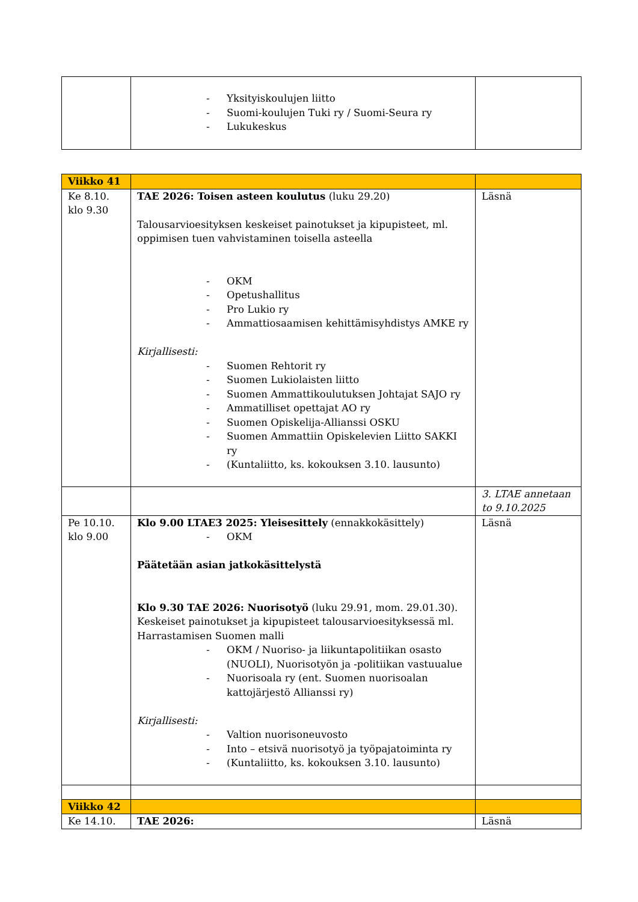| | - Yksityiskoulujen liitto - Suomi-koulujen Tuki ry / Suomi-Seura ry - Lukukeskus | |
| Viikko 41 | | |
| Ke 8.10. klo 9.30 | TAE 2026: Toisen asteen koulutus (luku 29.20) Talousarvioesityksen keskeiset painotukset ja kipupisteet, ml. oppimisen tuen vahvistaminen toisella asteella - OKM - Opetushallitus - Pro Lukio ry - Ammattiosaamisen kehittämisyhdistys AMKE ry Kirjallisesti: - Suomen Rehtorit ry - Suomen Lukiolaisten liitto - Suomen Ammattikoulutuksen Johtajat SAJO ry - Ammatilliset opettajat AO ry - Suomen Opiskelija-Allianssi OSKU - Suomen Ammattiin Opiskelevien Liitto SAKKI ry - (Kuntaliitto, ks. kokouksen 3.10. lausunto) | Läsnä |
| | | 3. LTAE annetaan to 9.10.2025 |
| Pe 10.10. klo 9.00 | Klo 9.00 LTAE3 2025: Yleisesittely (ennakkokäsittely) - OKM Päätetään asian jatkokäsittelystä Klo 9.30 TAE 2026: Nuorisotyö (luku 29.91, mom. 29.01.30). Keskeiset painotukset ja kipupisteet talousarvioesityksessä ml. Harrastamisen Suomen malli - OKM / Nuoriso- ja liikuntapolitiikan osasto (NUOLI), Nuorisotyön ja -politiikan vastuualue - Nuorisoala ry (ent. Suomen nuorisoalan kattojärjestö Allianssi ry) Kirjallisesti: - Valtion nuorisoneuvosto - Into – etsivä nuorisotyö ja työpajatoiminta ry - (Kuntaliitto, ks. kokouksen 3.10. lausunto) | Läsnä |
| Viikko 42 | | |
| Ke 14.10. | TAE 2026: | Läsnä |